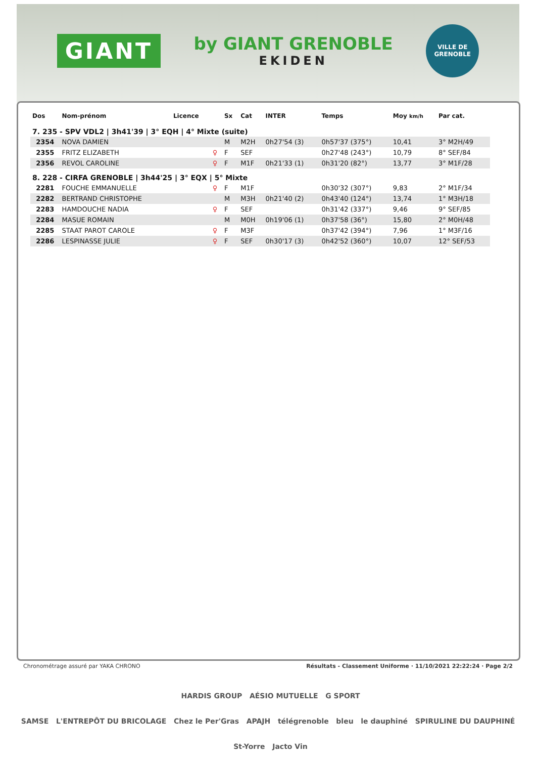GIANT
by GIANT GRENOBLE
EKIDEN
VILLE DE GRENOBLE
| Dos | Nom-prénom | Licence | | Sx | Cat | INTER | Temps | Moy km/h | Par cat. |
| --- | --- | --- | --- | --- | --- | --- | --- | --- | --- |
| 7. 235 - SPV VDL2 / 3h41'39 / 3° EQH / 4° Mixte (suite) | | | | | | | | | |
| 2354 | NOVA DAMIEN | | | M | M2H | 0h27'54 (3) | 0h57'37 (375°) | 10,41 | 3° M2H/49 |
| 2355 | FRITZ ELIZABETH | | ♀ | F | SEF | | 0h27'48 (243°) | 10,79 | 8° SEF/84 |
| 2356 | REVOL CAROLINE | | ♀ | F | M1F | 0h21'33 (1) | 0h31'20 (82°) | 13,77 | 3° M1F/28 |
| 8. 228 - CIRFA GRENOBLE / 3h44'25 / 3° EQX / 5° Mixte | | | | | | | | | |
| 2281 | FOUCHE EMMANUELLE | | ♀ | F | M1F | | 0h30'32 (307°) | 9,83 | 2° M1F/34 |
| 2282 | BERTRAND CHRISTOPHE | | | M | M3H | 0h21'40 (2) | 0h43'40 (124°) | 13,74 | 1° M3H/18 |
| 2283 | HAMDOUCHE NADIA | | ♀ | F | SEF | | 0h31'42 (337°) | 9,46 | 9° SEF/85 |
| 2284 | MASUE ROMAIN | | | M | M0H | 0h19'06 (1) | 0h37'58 (36°) | 15,80 | 2° M0H/48 |
| 2285 | STAAT PAROT CAROLE | | ♀ | F | M3F | | 0h37'42 (394°) | 7,96 | 1° M3F/16 |
| 2286 | LESPINASSE JULIE | | ♀ | F | SEF | 0h30'17 (3) | 0h42'52 (360°) | 10,07 | 12° SEF/53 |
Chronométrage assuré par YAKA CHRONO Résultats - Classement Uniforme · 11/10/2021 22:22:24 · Page 2/2
HARDIS GROUP AÉSIO MUTUELLE G SPORT
SAMSE L'ENTREPÔT DU BRICOLAGE Chez le Per'Gras APAJH télégrenoble bleu le dauphiné SPIRULINE DU DAUPHINÉ St-Yorre Jacto Vin